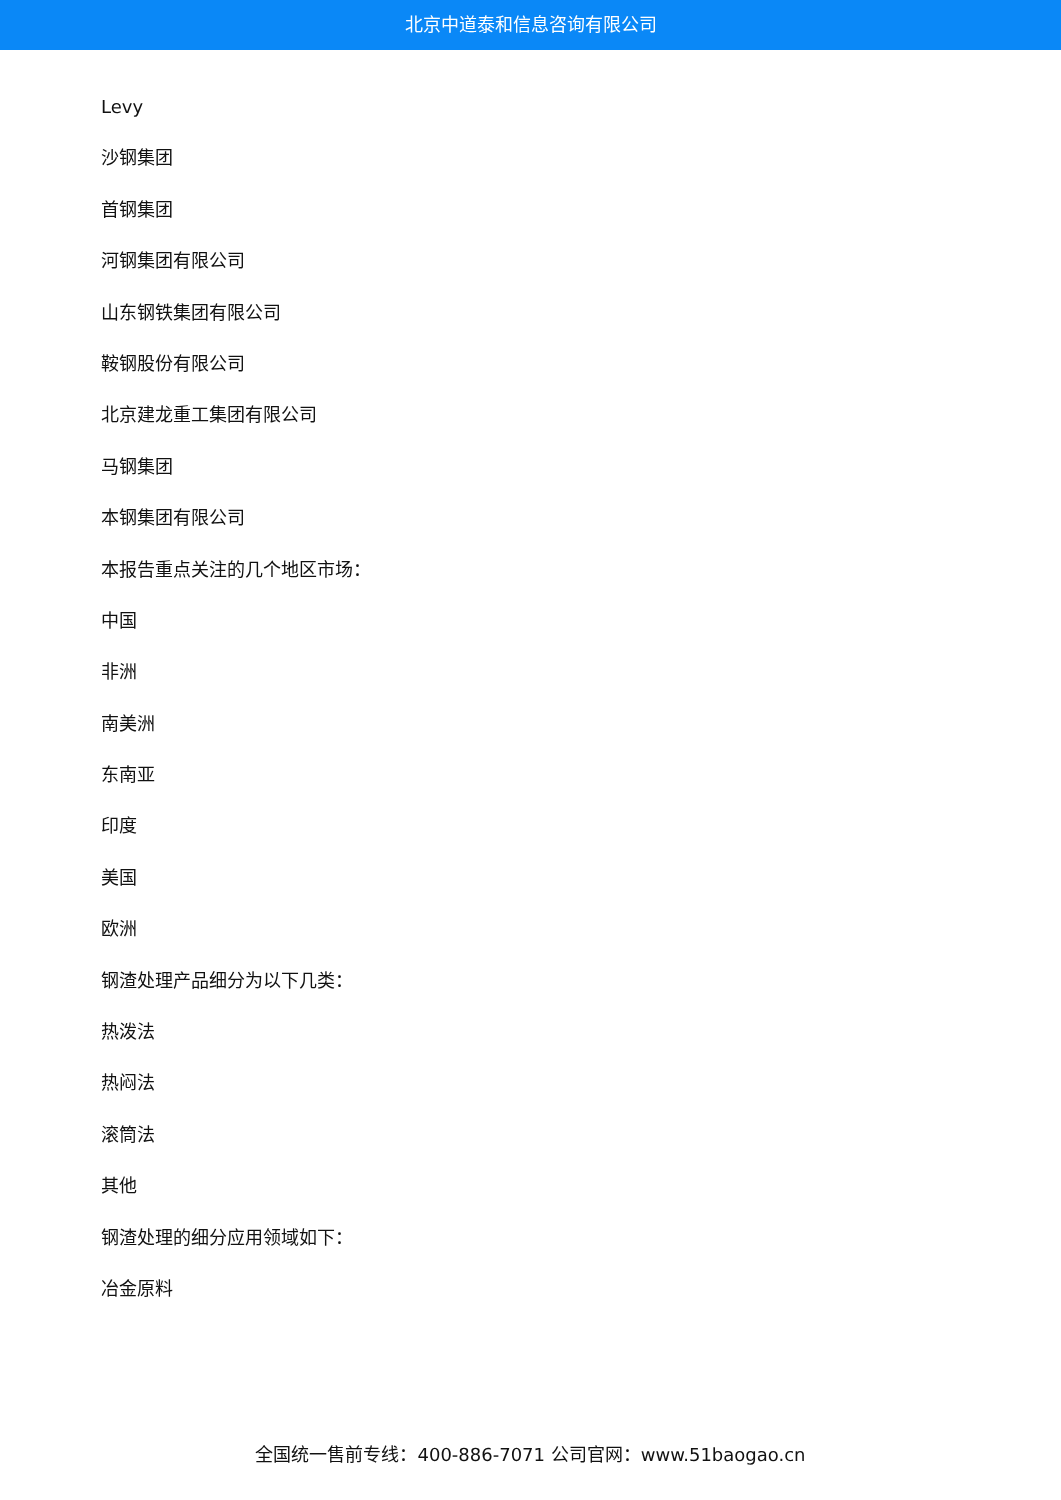北京中道泰和信息咨询有限公司
Levy
沙钢集团
首钢集团
河钢集团有限公司
山东钢铁集团有限公司
鞍钢股份有限公司
北京建龙重工集团有限公司
马钢集团
本钢集团有限公司
本报告重点关注的几个地区市场：
中国
非洲
南美洲
东南亚
印度
美国
欧洲
钢渣处理产品细分为以下几类：
热泼法
热闷法
滚筒法
其他
钢渣处理的细分应用领域如下：
冶金原料
全国统一售前专线：400-886-7071 公司官网：www.51baogao.cn